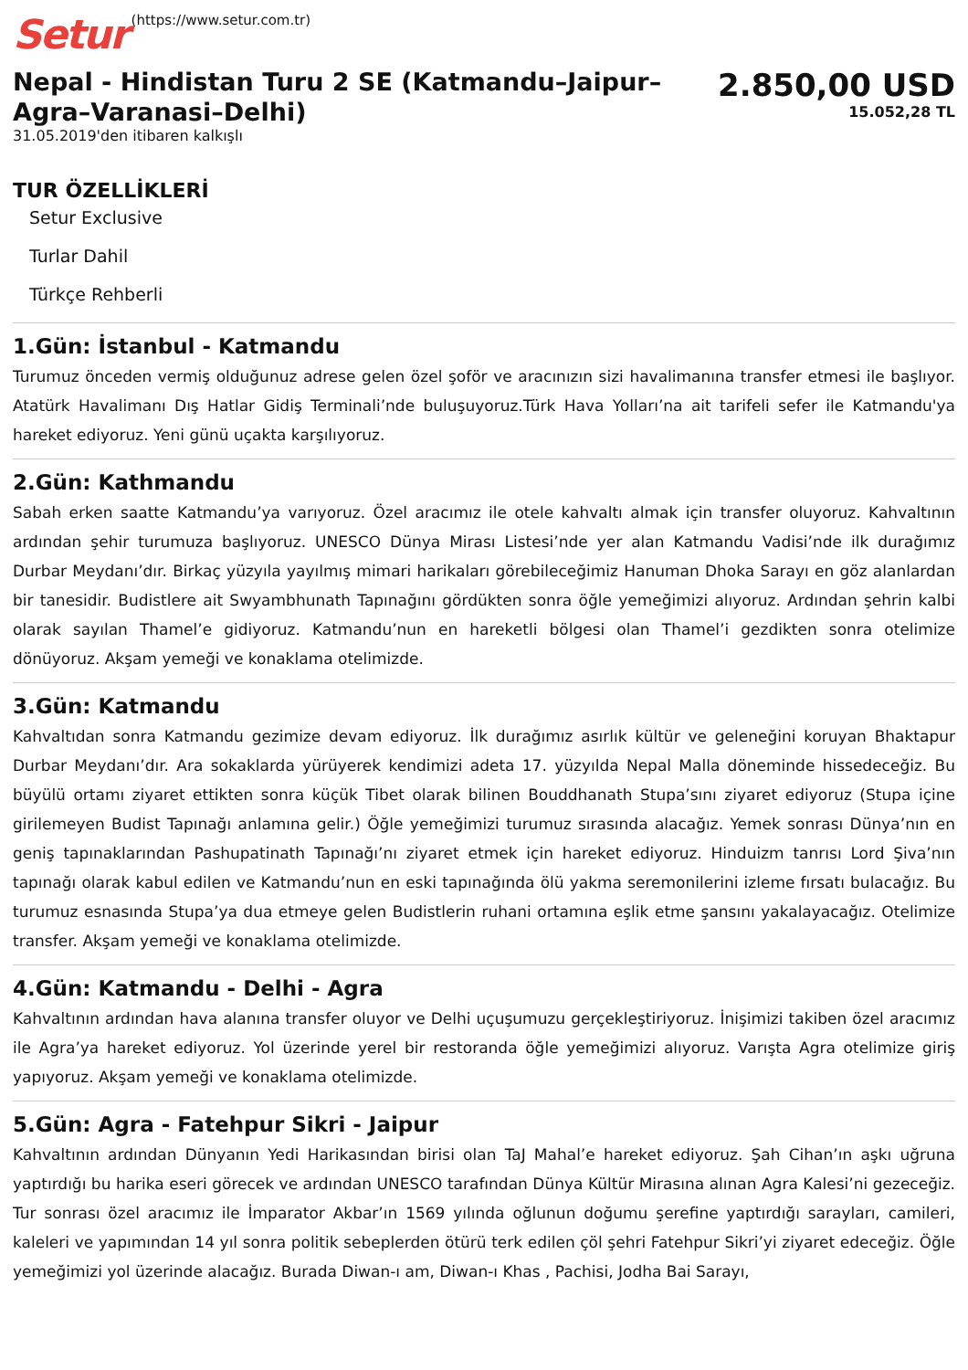Setur (https://www.setur.com.tr)
Nepal - Hindistan Turu 2 SE (Katmandu–Jaipur–Agra–Varanasi–Delhi)
31.05.2019'den itibaren kalkışlı
2.850,00 USD
15.052,28 TL
TUR ÖZELLİKLERİ
Setur Exclusive
Turlar Dahil
Türkçe Rehberli
1.Gün: İstanbul - Katmandu
Turumuz önceden vermiş olduğunuz adrese gelen özel şoför ve aracınızın sizi havalimanına transfer etmesi ile başlıyor. Atatürk Havalimanı Dış Hatlar Gidiş Terminali’nde buluşuyoruz.Türk Hava Yolları’na ait tarifeli sefer ile Katmandu'ya hareket ediyoruz. Yeni günü uçakta karşılıyoruz.
2.Gün: Kathmandu
Sabah erken saatte Katmandu’ya varıyoruz. Özel aracımız ile otele kahvaltı almak için transfer oluyoruz. Kahvaltının ardından şehir turumuza başlıyoruz. UNESCO Dünya Mirası Listesi’nde yer alan Katmandu Vadisi’nde ilk durağımız Durbar Meydanı’dır. Birkaç yüzyıla yayılmış mimari harikaları görebileceğimiz Hanuman Dhoka Sarayı en göz alanlardan bir tanesidir. Budistlere ait Swyambhunath Tapınağını gördükten sonra öğle yemeğimizi alıyoruz. Ardından şehrin kalbi olarak sayılan Thamel’e gidiyoruz. Katmandu’nun en hareketli bölgesi olan Thamel’i gezdikten sonra otelimize dönüyoruz. Akşam yemeği ve konaklama otelimizde.
3.Gün: Katmandu
Kahvaltıdan sonra Katmandu gezimize devam ediyoruz. İlk durağımız asırlık kültür ve geleneğini koruyan Bhaktapur Durbar Meydanı’dır. Ara sokaklarda yürüyerek kendimizi adeta 17. yüzyılda Nepal Malla döneminde hissedeceğiz. Bu büyülü ortamı ziyaret ettikten sonra küçük Tibet olarak bilinen Bouddhanath Stupa’sını ziyaret ediyoruz (Stupa içine girilemeyen Budist Tapınağı anlamına gelir.) Öğle yemeğimizi turumuz sırasında alacağız. Yemek sonrası Dünya’nın en geniş tapınaklarından Pashupatinath Tapınağı’nı ziyaret etmek için hareket ediyoruz. Hinduizm tanrısı Lord Şiva’nın tapınağı olarak kabul edilen ve Katmandu’nun en eski tapınağında ölü yakma seremonilerini izleme fırsatı bulacağız. Bu turumuz esnasında Stupa’ya dua etmeye gelen Budistlerin ruhani ortamına eşlik etme şansını yakalayacağız. Otelimize transfer. Akşam yemeği ve konaklama otelimizde.
4.Gün: Katmandu - Delhi - Agra
Kahvaltının ardından hava alanına transfer oluyor ve Delhi uçuşumuzu gerçekleştiriyoruz. İnişimizi takiben özel aracımız ile Agra’ya hareket ediyoruz. Yol üzerinde yerel bir restoranda öğle yemeğimizi alıyoruz. Varışta Agra otelimize giriş yapıyoruz. Akşam yemeği ve konaklama otelimizde.
5.Gün: Agra - Fatehpur Sikri - Jaipur
Kahvaltının ardından Dünyanın Yedi Harikasından birisi olan TaJ Mahal’e hareket ediyoruz. Şah Cihan’ın aşkı uğruna yaptırdığı bu harika eseri görecek ve ardından UNESCO tarafından Dünya Kültür Mirasına alınan Agra Kalesi’ni gezeceğiz. Tur sonrası özel aracımız ile İmparator Akbar’ın 1569 yılında oğlunun doğumu şerefine yaptırdığı sarayları, camileri, kaleleri ve yapımından 14 yıl sonra politik sebeplerden ötürü terk edilen çöl şehri Fatehpur Sikri’yi ziyaret edeceğiz. Öğle yemeğimizi yol üzerinde alacağız. Burada Diwan-ı am, Diwan-ı Khas , Pachisi, Jodha Bai Sarayı,